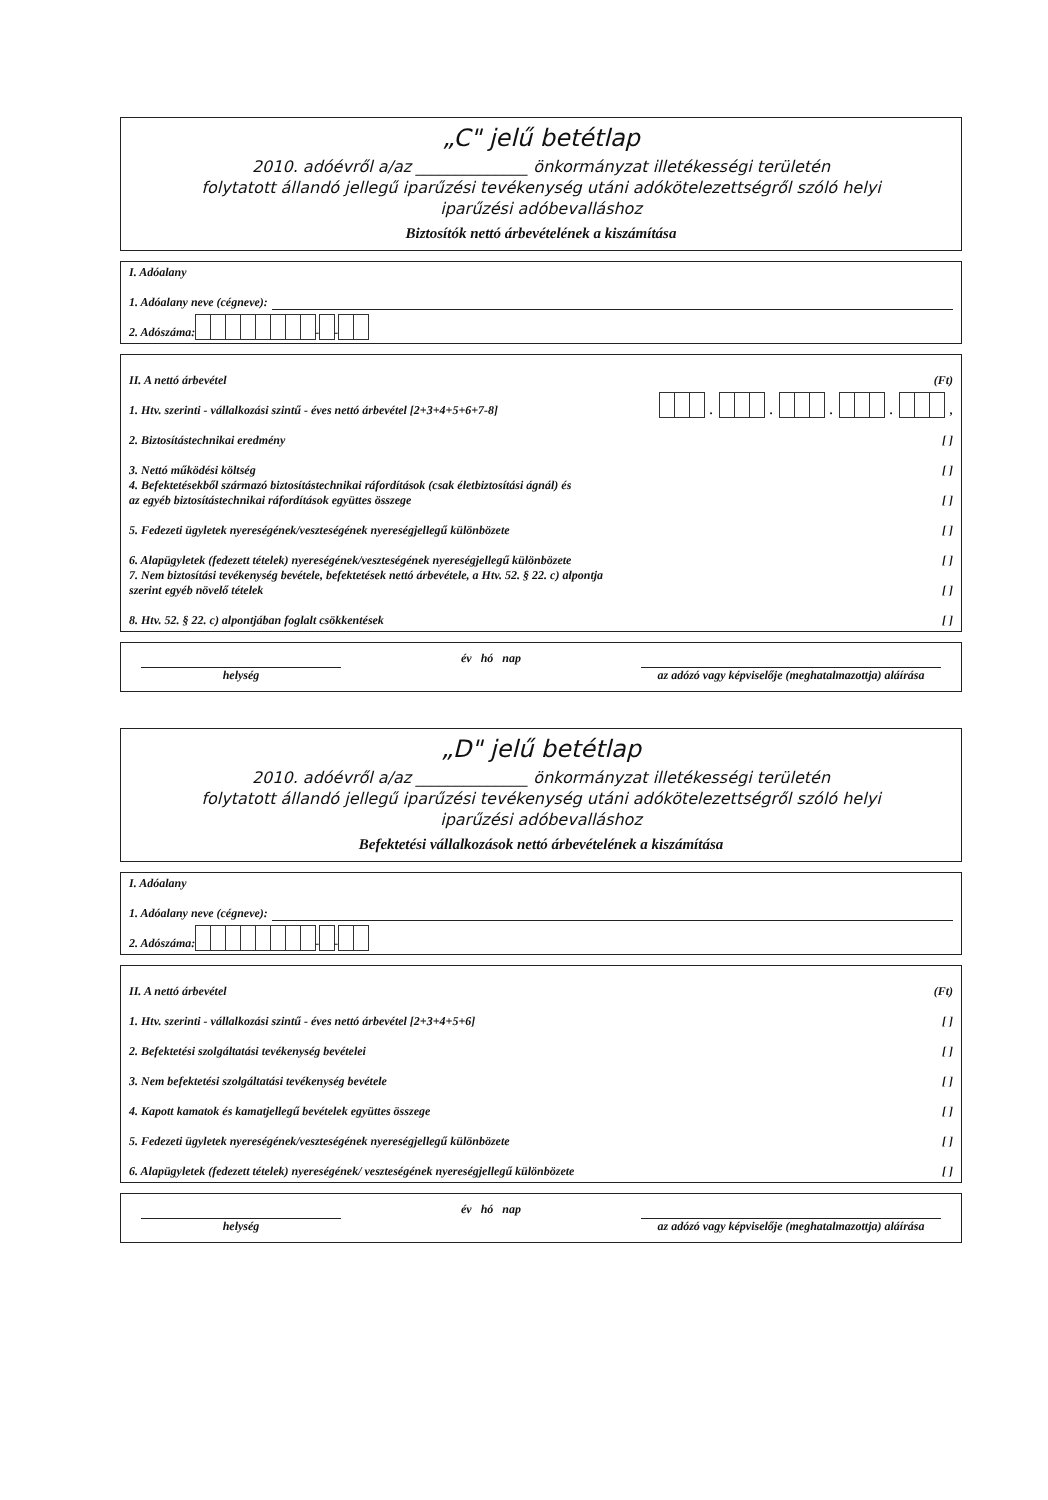„C" jelű betétlap
2010. adóévről a/az ______________ önkormányzat illetékességi területén
folytatott állandó jellegű iparűzési tevékenység utáni adókötelezettségről szóló helyi
iparűzési adóbevalláshoz
Biztosítók nettó árbevételének a kiszámítása
I. Adóalany
1. Adóalany neve (cégneve):
2. Adószáma: - -
II. A nettó árbevétel (Ft)
1. Htv. szerinti - vállalkozási szintű - éves nettó árbevétel [2+3+4+5+6+7-8] . . . . ,
2. Biztosítástechnikai eredmény [ ]
3. Nettó működési költség [ ]
4. Befektetésekből származó biztosítástechnikai ráfordítások (csak életbiztosítási ágnál) és
az egyéb biztosítástechnikai ráfordítások együttes összege [ ]
5. Fedezeti ügyletek nyereségének/veszteségének nyereségjellegű különbözete [ ]
6. Alapügyletek (fedezett tételek) nyereségének/veszteségének nyereségjellegű különbözete [ ]
7. Nem biztosítási tevékenység bevétele, befektetések nettó árbevétele, a Htv. 52. § 22. c) alpontja
szerint egyéb növelő tételek [ ]
8. Htv. 52. § 22. c) alpontjában foglalt csökkentések [ ]
helység év hó nap az adózó vagy képviselője (meghatalmazottja) aláírása
„D" jelű betétlap
2010. adóévről a/az ______________ önkormányzat illetékességi területén
folytatott állandó jellegű iparűzési tevékenység utáni adókötelezettségről szóló helyi
iparűzési adóbevalláshoz
Befektetési vállalkozások nettó árbevételének a kiszámítása
I. Adóalany
1. Adóalany neve (cégneve):
2. Adószáma: - -
II. A nettó árbevétel (Ft)
1. Htv. szerinti - vállalkozási szintű - éves nettó árbevétel [2+3+4+5+6] [ ]
2. Befektetési szolgáltatási tevékenység bevételei [ ]
3. Nem befektetési szolgáltatási tevékenység bevétele [ ]
4. Kapott kamatok és kamatjellegű bevételek együttes összege [ ]
5. Fedezeti ügyletek nyereségének/veszteségének nyereségjellegű különbözete [ ]
6. Alapügyletek (fedezett tételek) nyereségének/ veszteségének nyereségjellegű különbözete [ ]
helység év hó nap az adózó vagy képviselője (meghatalmazottja) aláírása